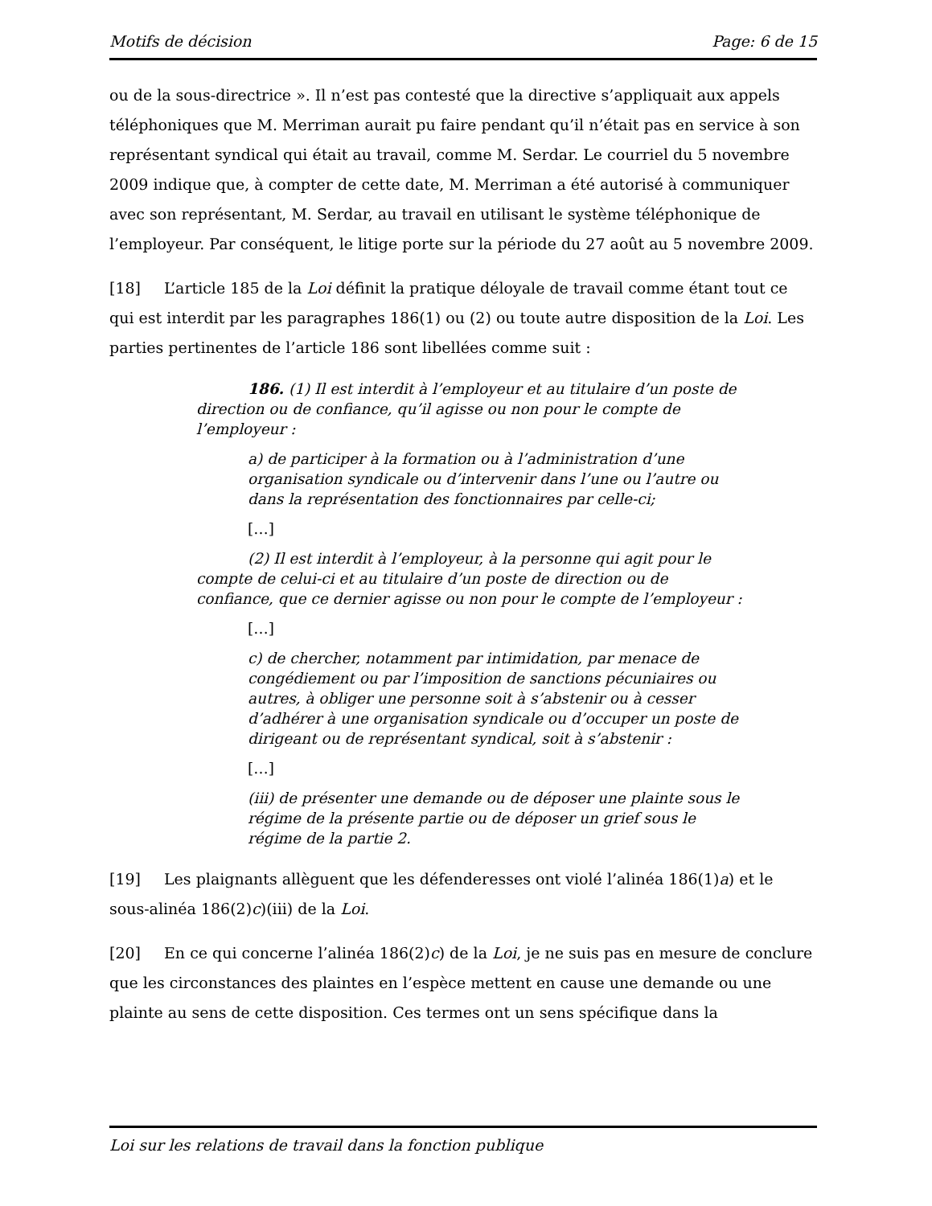Motifs de décision Page: 6 de 15
ou de la sous-directrice ». Il n’est pas contesté que la directive s’appliquait aux appels téléphoniques que M. Merriman aurait pu faire pendant qu’il n’était pas en service à son représentant syndical qui était au travail, comme M. Serdar. Le courriel du 5 novembre 2009 indique que, à compter de cette date, M. Merriman a été autorisé à communiquer avec son représentant, M. Serdar, au travail en utilisant le système téléphonique de l’employeur. Par conséquent, le litige porte sur la période du 27 août au 5 novembre 2009.
[18] L’article 185 de la Loi définit la pratique déloyale de travail comme étant tout ce qui est interdit par les paragraphes 186(1) ou (2) ou toute autre disposition de la Loi. Les parties pertinentes de l’article 186 sont libellées comme suit :
186. (1) Il est interdit à l’employeur et au titulaire d’un poste de direction ou de confiance, qu’il agisse ou non pour le compte de l’employeur :
a) de participer à la formation ou à l’administration d’une organisation syndicale ou d’intervenir dans l’une ou l’autre ou dans la représentation des fonctionnaires par celle-ci;
[…]
(2) Il est interdit à l’employeur, à la personne qui agit pour le compte de celui-ci et au titulaire d’un poste de direction ou de confiance, que ce dernier agisse ou non pour le compte de l’employeur :
[…]
c) de chercher, notamment par intimidation, par menace de congédiement ou par l’imposition de sanctions pécuniaires ou autres, à obliger une personne soit à s’abstenir ou à cesser d’adhérer à une organisation syndicale ou d’occuper un poste de dirigeant ou de représentant syndical, soit à s’abstenir :
[…]
(iii) de présenter une demande ou de déposer une plainte sous le régime de la présente partie ou de déposer un grief sous le régime de la partie 2.
[19] Les plaignants allèguent que les défenderesses ont violé l’alinéa 186(1)a) et le sous-alinéa 186(2)c)(iii) de la Loi.
[20] En ce qui concerne l’alinéa 186(2)c) de la Loi, je ne suis pas en mesure de conclure que les circonstances des plaintes en l’espèce mettent en cause une demande ou une plainte au sens de cette disposition. Ces termes ont un sens spécifique dans la
Loi sur les relations de travail dans la fonction publique